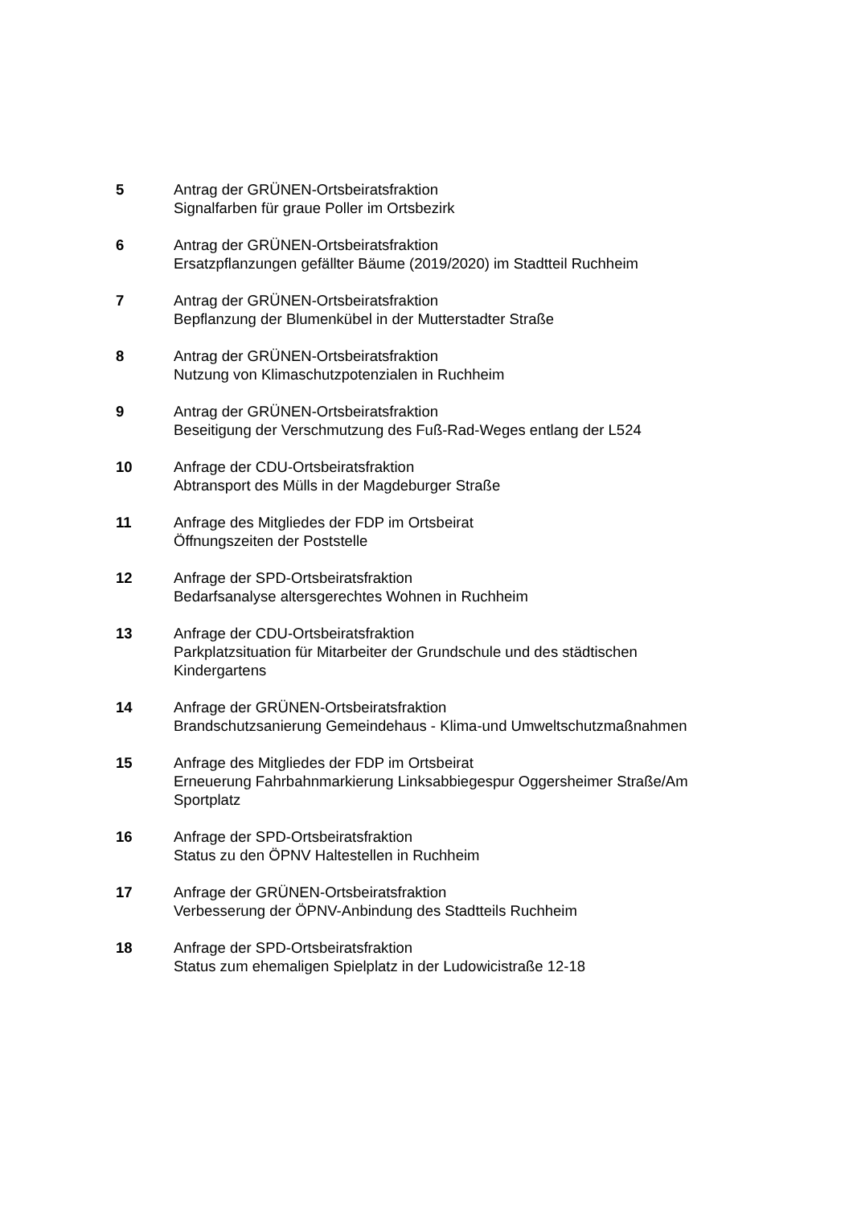5 Antrag der GRÜNEN-Ortsbeiratsfraktion
Signalfarben für graue Poller im Ortsbezirk
6 Antrag der GRÜNEN-Ortsbeiratsfraktion
Ersatzpflanzungen gefällter Bäume (2019/2020) im Stadtteil Ruchheim
7 Antrag der GRÜNEN-Ortsbeiratsfraktion
Bepflanzung der Blumenkübel in der Mutterstadter Straße
8 Antrag der GRÜNEN-Ortsbeiratsfraktion
Nutzung von Klimaschutzpotenzialen in Ruchheim
9 Antrag der GRÜNEN-Ortsbeiratsfraktion
Beseitigung der Verschmutzung des Fuß-Rad-Weges entlang der L524
10 Anfrage der CDU-Ortsbeiratsfraktion
Abtransport des Mülls in der Magdeburger Straße
11 Anfrage des Mitgliedes der FDP im Ortsbeirat
Öffnungszeiten der Poststelle
12 Anfrage der SPD-Ortsbeiratsfraktion
Bedarfsanalyse altersgerechtes Wohnen in Ruchheim
13 Anfrage der CDU-Ortsbeiratsfraktion
Parkplatzsituation für Mitarbeiter der Grundschule und des städtischen
Kindergartens
14 Anfrage der GRÜNEN-Ortsbeiratsfraktion
Brandschutzsanierung Gemeindehaus - Klima-und Umweltschutzmaßnahmen
15 Anfrage des Mitgliedes der FDP im Ortsbeirat
Erneuerung Fahrbahnmarkierung Linksabbiegespur Oggersheimer Straße/Am
Sportplatz
16 Anfrage der SPD-Ortsbeiratsfraktion
Status zu den ÖPNV Haltestellen in Ruchheim
17 Anfrage der GRÜNEN-Ortsbeiratsfraktion
Verbesserung der ÖPNV-Anbindung des Stadtteils Ruchheim
18 Anfrage der SPD-Ortsbeiratsfraktion
Status zum ehemaligen Spielplatz in der Ludowicistraße 12-18